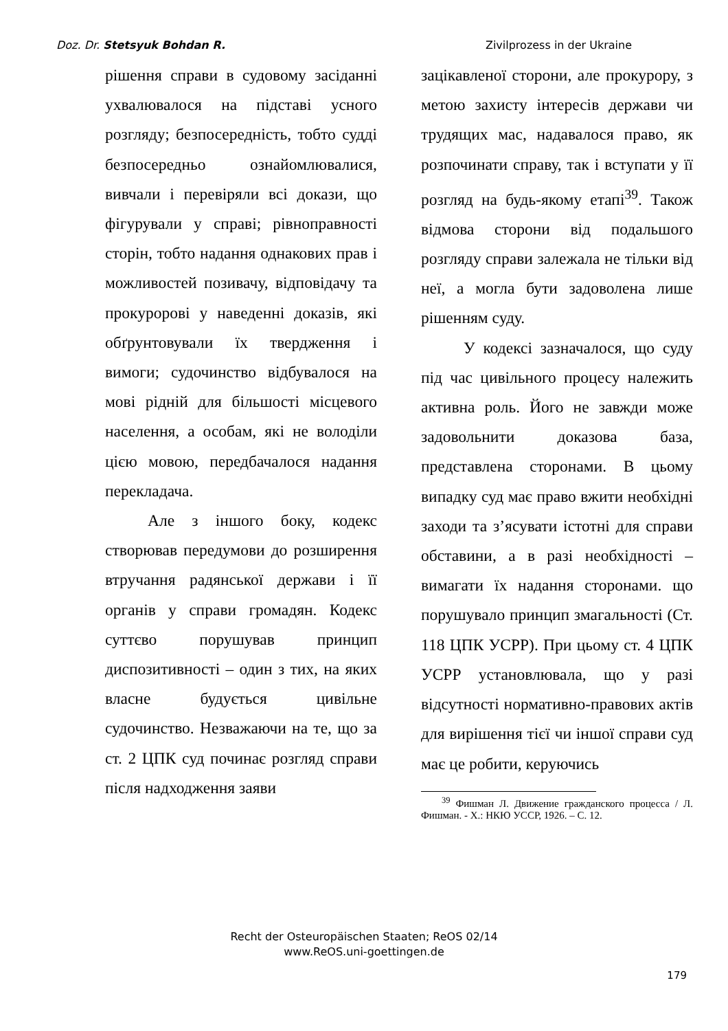Doz. Dr. Stetsyuk Bohdan R. Zivilprozess in der Ukraine
рішення справи в судовому засіданні ухвалювалося на підставі усного розгляду; безпосередність, тобто судді безпосередньо ознайомлювалися, вивчали і перевіряли всі докази, що фігурували у справі; рівноправності сторін, тобто надання однакових прав і можливостей позивачу, відповідачу та прокуророві у наведенні доказів, які обґрунтовували їх твердження і вимоги; судочинство відбувалося на мові рідній для більшості місцевого населення, а особам, які не володіли цією мовою, передбачалося надання перекладача.
Але з іншого боку, кодекс створював передумови до розширення втручання радянської держави і її органів у справи громадян. Кодекс суттєво порушував принцип диспозитивності – один з тих, на яких власне будується цивільне судочинство. Незважаючи на те, що за ст. 2 ЦПК суд починає розгляд справи після надходження заяви
зацікавленої сторони, але прокурору, з метою захисту інтересів держави чи трудящих мас, надавалося право, як розпочинати справу, так і вступати у її розгляд на будь-якому етапі<sup>39</sup>. Також відмова сторони від подальшого розгляду справи залежала не тільки від неї, а могла бути задоволена лише рішенням суду.
У кодексі зазначалося, що суду під час цивільного процесу належить активна роль. Його не завжди може задовольнити доказова база, представлена сторонами. В цьому випадку суд має право вжити необхідні заходи та з’ясувати істотні для справи обставини, а в разі необхідності – вимагати їх надання сторонами. що порушувало принцип змагальності (Ст. 118 ЦПК УСРР). При цьому ст. 4 ЦПК УСРР установлювала, що у разі відсутності нормативно-правових актів для вирішення тієї чи іншої справи суд має це робити, керуючись
<sup>39</sup> Фишман Л. Движение гражданского процесса / Л. Фишман. - Х.: НКЮ УССР, 1926. – С. 12.
Recht der Osteuropäischen Staaten; ReOS 02/14
www.ReOS.uni-goettingen.de
179